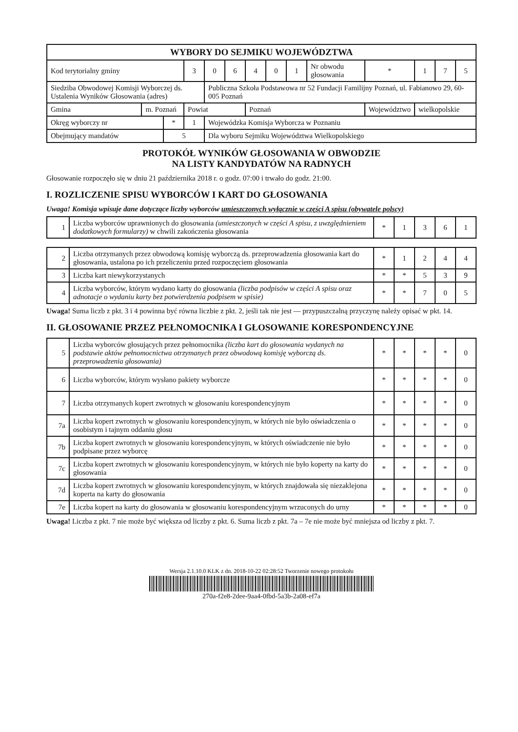| WYBORY DO SEJMIKU WOJEWÓDZTWA | | | | | | | | | | | | | |
| Kod terytorialny gminy | | | 3 | 0 | 6 | 4 | 0 | 1 | Nr obwodu głosowania | * | 1 | 7 | 5 |
| Siedziba Obwodowej Komisji Wyborczej ds. Ustalenia Wyników Głosowania (adres) | | | | Publiczna Szkoła Podstawowa nr 52 Fundacji Familijny Poznań, ul. Fabianowo 29, 60-005 Poznań | | | | | | | | | |
| Gmina | m. Poznań | | Powiat | | | Poznań | | | | Województwo | wielkopolskie | | |
| Okręg wyborczy nr | | * | 1 | Wojewódzka Komisja Wyborcza w Poznaniu | | | | | | | | | |
| Obejmujący mandatów | | 5 | | Dla wyboru Sejmiku Województwa Wielkopolskiego | | | | | | | | | |
PROTOKÓŁ WYNIKÓW GŁOSOWANIA W OBWODZIE
NA LISTY KANDYDATÓW NA RADNYCH
Głosowanie rozpoczęło się w dniu 21 października 2018 r. o godz. 07:00 i trwało do godz. 21:00.
I. ROZLICZENIE SPISU WYBORCÓW I KART DO GŁOSOWANIA
Uwaga! Komisja wpisuje dane dotyczące liczby wyborców umieszczonych wyłącznie w części A spisu (obywatele polscy)
| 1 | Liczba wyborców uprawnionych do głosowania (umieszczonych w części A spisu, z uwzględnieniem dodatkowych formularzy) w chwili zakończenia głosowania | * | 1 | 3 | 6 | 1 |
| 2 | Liczba otrzymanych przez obwodową komisję wyborczą ds. przeprowadzenia głosowania kart do głosowania, ustalona po ich przeliczeniu przed rozpoczęciem głosowania | * | 1 | 2 | 4 | 4 |
| 3 | Liczba kart niewykorzystanych | * | * | 5 | 3 | 9 |
| 4 | Liczba wyborców, którym wydano karty do głosowania (liczba podpisów w części A spisu oraz adnotacje o wydaniu karty bez potwierdzenia podpisem w spisie) | * | * | 7 | 0 | 5 |
Uwaga! Suma liczb z pkt. 3 i 4 powinna być równa liczbie z pkt. 2, jeśli tak nie jest — przypuszczalną przyczynę należy opisać w pkt. 14.
II. GŁOSOWANIE PRZEZ PEŁNOMOCNIKA I GŁOSOWANIE KORESPONDENCYJNE
| 5 | Liczba wyborców głosujących przez pełnomocnika (liczba kart do głosowania wydanych na podstawie aktów pełnomocnictwa otrzymanych przez obwodową komisję wyborczą ds. przeprowadzenia głosowania) | * | * | * | * | 0 |
| 6 | Liczba wyborców, którym wysłano pakiety wyborcze | * | * | * | * | 0 |
| 7 | Liczba otrzymanych kopert zwrotnych w głosowaniu korespondencyjnym | * | * | * | * | 0 |
| 7a | Liczba kopert zwrotnych w głosowaniu korespondencyjnym, w których nie było oświadczenia o osobistym i tajnym oddaniu głosu | * | * | * | * | 0 |
| 7b | Liczba kopert zwrotnych w głosowaniu korespondencyjnym, w których oświadczenie nie było podpisane przez wyborcę | * | * | * | * | 0 |
| 7c | Liczba kopert zwrotnych w głosowaniu korespondencyjnym, w których nie było koperty na karty do głosowania | * | * | * | * | 0 |
| 7d | Liczba kopert zwrotnych w głosowaniu korespondencyjnym, w których znajdowała się niezaklejona koperta na karty do głosowania | * | * | * | * | 0 |
| 7e | Liczba kopert na karty do głosowania w głosowaniu korespondencyjnym wrzuconych do urny | * | * | * | * | 0 |
Uwaga! Liczba z pkt. 7 nie może być większa od liczby z pkt. 6. Suma liczb z pkt. 7a – 7e nie może być mniejsza od liczby z pkt. 7.
Wersja 2.1.10.0 KLK z dn. 2018-10-22 02:28:52 Tworzenie nowego protokołu
270a-f2e8-2dee-9aa4-0fbd-5a3b-2a08-ef7a